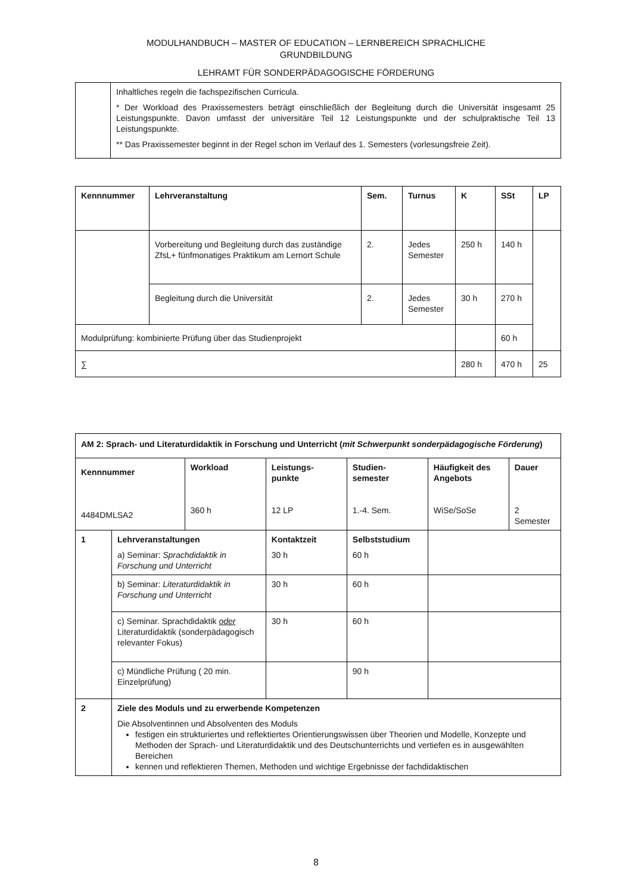MODULHANDBUCH – MASTER OF EDUCATION – LERNBEREICH SPRACHLICHE
GRUNDBILDUNG
LEHRAMT FÜR SONDERPÄDAGOGISCHE FÖRDERUNG
| | Inhaltliches regeln die fachspezifischen Curricula. * Der Workload des Praxissemesters beträgt einschließlich der Begleitung durch die Universität insgesamt 25 Leistungspunkte. Davon umfasst der universitäre Teil 12 Leistungspunkte und der schulpraktische Teil 13 Leistungspunkte. ** Das Praxissemester beginnt in der Regel schon im Verlauf des 1. Semesters (vorlesungsfreie Zeit). |
| Kennnummer | Lehrveranstaltung | Sem. | Turnus | K | SSt | LP |
| --- | --- | --- | --- | --- | --- | --- |
| | Vorbereitung und Begleitung durch das zuständige ZfsL+ fünfmonatiges Praktikum am Lernort Schule | 2. | Jedes Semester | 250 h | 140 h | |
| | Begleitung durch die Universität | 2. | Jedes Semester | 30 h | 270 h | |
| Modulprüfung: kombinierte Prüfung über das Studienprojekt | | | | | 60 h | |
| ∑ | | | | 280 h | 470 h | 25 |
| AM 2: Sprach- und Literaturdidaktik in Forschung und Unterricht ( mit Schwerpunkt sonderpädagogische Förderung ) | | | | | | |
| --- | --- | --- | --- | --- | --- | --- |
| Kennnummer 4484DMLSA2 | | Workload 360 h | Leistungs- punkte 12 LP | Studien- semester 1.-4. Sem. | Häufigkeit des Angebots WiSe/SoSe | Dauer 2 Semester |
| 1 | Lehrveranstaltungen a) Seminar: Sprachdidaktik in Forschung und Unterricht | | Kontaktzeit 30 h | Selbststudium 60 h | | |
| | b) Seminar: Literaturdidaktik in Forschung und Unterricht | | 30 h | 60 h | | |
| | c) Seminar. Sprachdidaktik oder Literaturdidaktik (sonderpädagogisch relevanter Fokus) | | 30 h | 60 h | | |
| | c) Mündliche Prüfung ( 20 min. Einzelprüfung) | | | 90 h | | |
| 2 | Ziele des Moduls und zu erwerbende Kompetenzen Die Absolventinnen und Absolventen des Moduls festigen ein strukturiertes und reflektiertes Orientierungswissen über Theorien und Modelle, Konzepte und Methoden der Sprach- und Literaturdidaktik und des Deutschunterrichts und vertiefen es in ausgewählten Bereichen kennen und reflektieren Themen, Methoden und wichtige Ergebnisse der fachdidaktischen | | | | | |
8